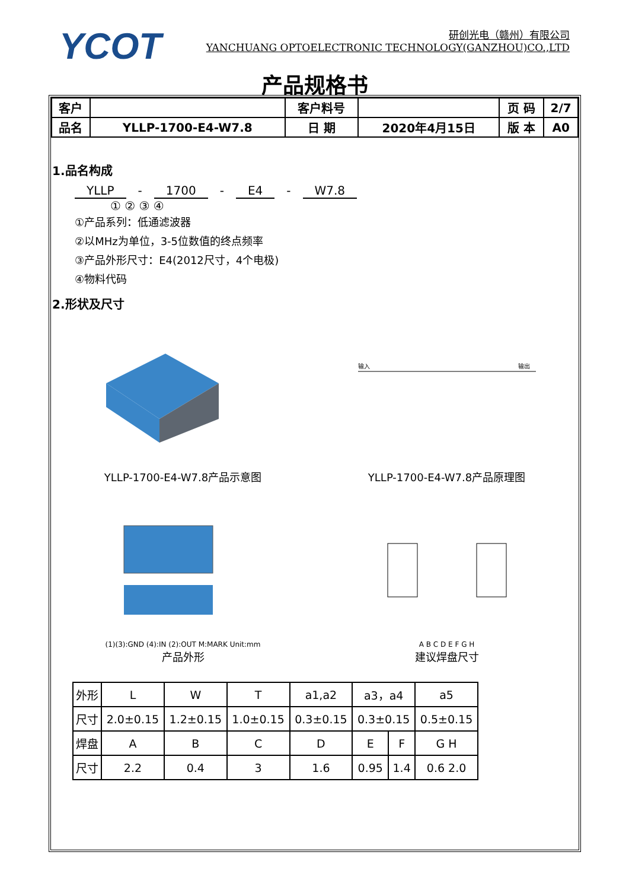YCOT
研创光电（赣州）有限公司
YANCHUANG OPTOELECTRONIC TECHNOLOGY(GANZHOU)CO.,LTD
产品规格书
| 客户 | | 客户料号 | | 页 码 | 2/7 |
| 品名 | YLLP-1700-E4-W7.8 | 日 期 | 2020年4月15日 | 版 本 | A0 |
1.品名构成
YLLP - 1700 - E4 - W7.8
① ② ③ ④
①产品系列：低通滤波器
②以MHz为单位，3-5位数值的终点频率
③产品外形尺寸：E4(2012尺寸，4个电极)
④物料代码
2.形状及尺寸
YLLP-1700-E4-W7.8产品示意图
输入
输出
YLLP-1700-E4-W7.8产品原理图
(1)(3):GND (4):IN (2):OUT M:MARK Unit:mm
产品外形
A B C D E F G H
建议焊盘尺寸
| 外形 | L | W | T | a1,a2 | a3，a4 | | a5 |
| 尺寸 | 2.0±0.15 | 1.2±0.15 | 1.0±0.15 | 0.3±0.15 | 0.3±0.15 | | 0.5±0.15 |
| 焊盘 | A | B | C | D | E | F | G H |
| 尺寸 | 2.2 | 0.4 | 3 | 1.6 | 0.95 | 1.4 | 0.6 2.0 |